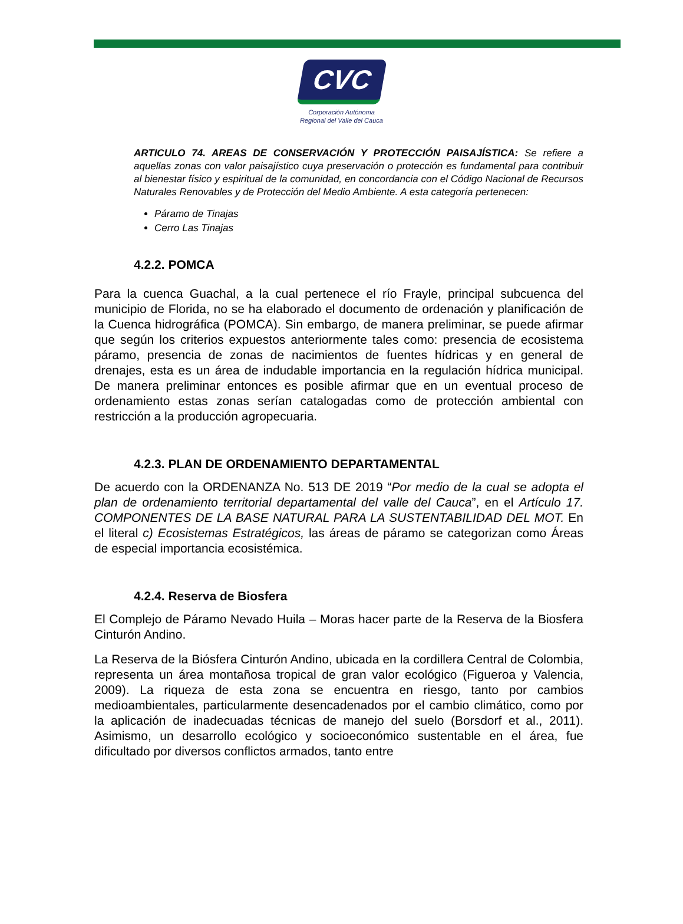CVC
Corporación Autónoma
Regional del Valle del Cauca
ARTICULO 74. AREAS DE CONSERVACIÓN Y PROTECCIÓN PAISAJÍSTICA: Se refiere a aquellas zonas con valor paisajístico cuya preservación o protección es fundamental para contribuir al bienestar físico y espiritual de la comunidad, en concordancia con el Código Nacional de Recursos Naturales Renovables y de Protección del Medio Ambiente. A esta categoría pertenecen:
Páramo de Tinajas
Cerro Las Tinajas
4.2.2. POMCA
Para la cuenca Guachal, a la cual pertenece el río Frayle, principal subcuenca del municipio de Florida, no se ha elaborado el documento de ordenación y planificación de la Cuenca hidrográfica (POMCA). Sin embargo, de manera preliminar, se puede afirmar que según los criterios expuestos anteriormente tales como: presencia de ecosistema páramo, presencia de zonas de nacimientos de fuentes hídricas y en general de drenajes, esta es un área de indudable importancia en la regulación hídrica municipal. De manera preliminar entonces es posible afirmar que en un eventual proceso de ordenamiento estas zonas serían catalogadas como de protección ambiental con restricción a la producción agropecuaria.
4.2.3. PLAN DE ORDENAMIENTO DEPARTAMENTAL
De acuerdo con la ORDENANZA No. 513 DE 2019 “Por medio de la cual se adopta el plan de ordenamiento territorial departamental del valle del Cauca”, en el Artículo 17. COMPONENTES DE LA BASE NATURAL PARA LA SUSTENTABILIDAD DEL MOT. En el literal c) Ecosistemas Estratégicos, las áreas de páramo se categorizan como Áreas de especial importancia ecosistémica.
4.2.4. Reserva de Biosfera
El Complejo de Páramo Nevado Huila – Moras hacer parte de la Reserva de la Biosfera Cinturón Andino.
La Reserva de la Biósfera Cinturón Andino, ubicada en la cordillera Central de Colombia, representa un área montañosa tropical de gran valor ecológico (Figueroa y Valencia, 2009). La riqueza de esta zona se encuentra en riesgo, tanto por cambios medioambientales, particularmente desencadenados por el cambio climático, como por la aplicación de inadecuadas técnicas de manejo del suelo (Borsdorf et al., 2011). Asimismo, un desarrollo ecológico y socioeconómico sustentable en el área, fue dificultado por diversos conflictos armados, tanto entre